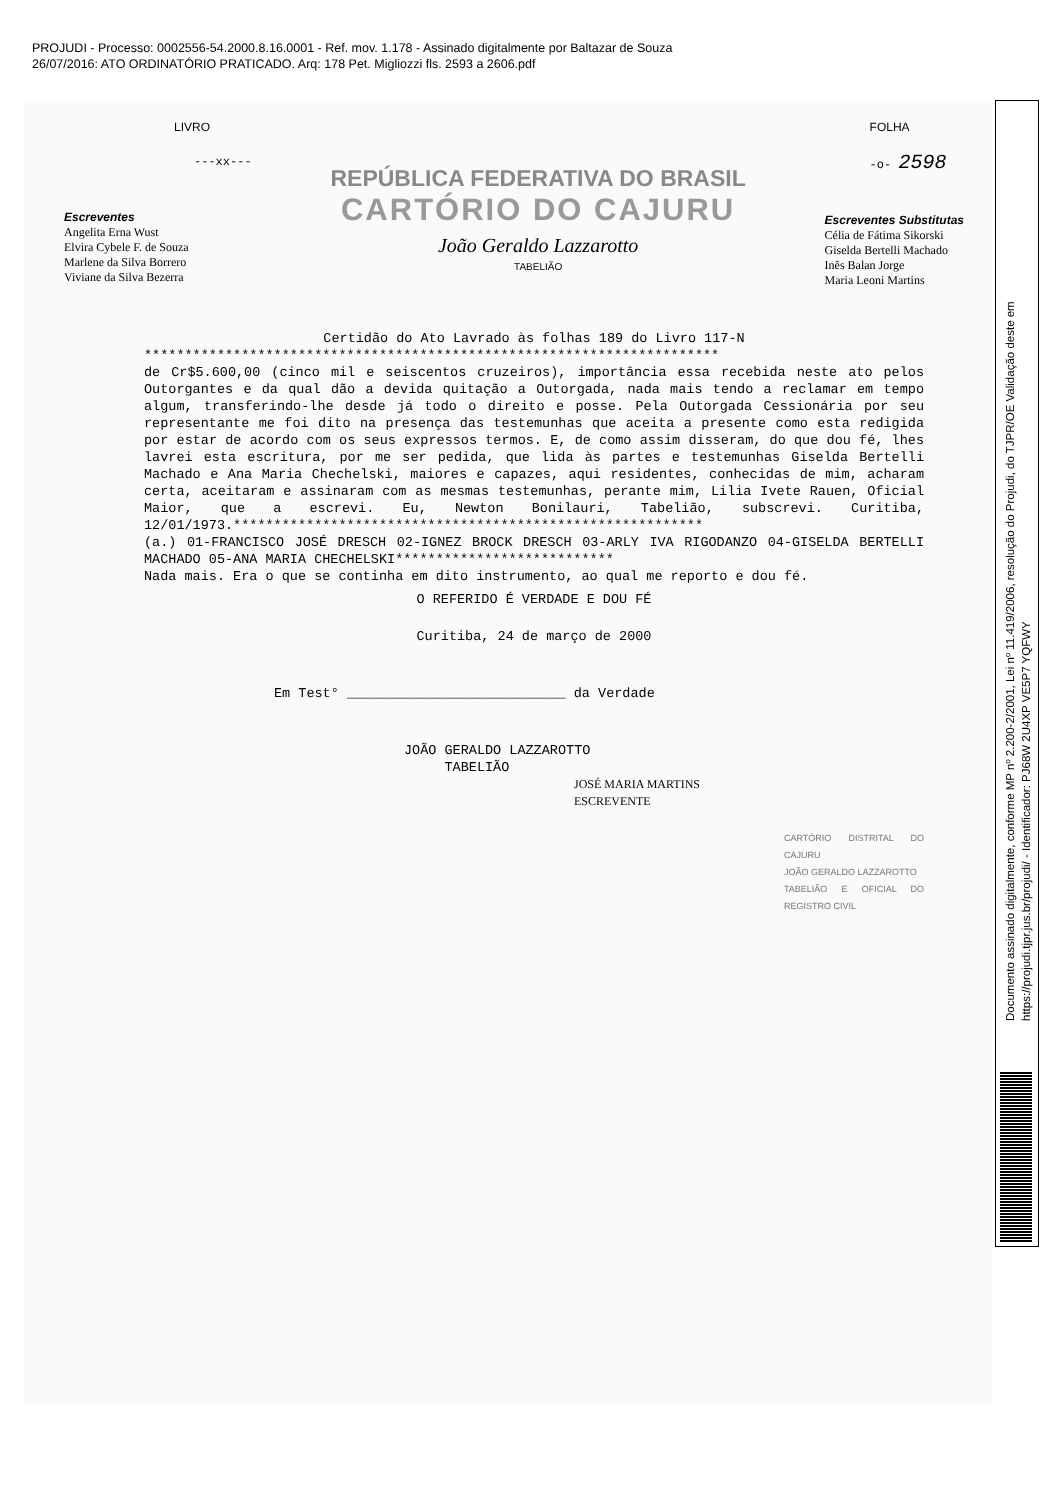PROJUDI - Processo: 0002556-54.2000.8.16.0001 - Ref. mov. 1.178 - Assinado digitalmente por Baltazar de Souza
26/07/2016: ATO ORDINATÓRIO PRATICADO. Arq: 178 Pet. Migliozzi fls. 2593 a 2606.pdf
LIVRO
---xx---
Escreventes
Angelita Erna Wust
Elvira Cybele F. de Souza
Marlene da Silva Borrero
Viviane da Silva Bezerra
REPÚBLICA FEDERATIVA DO BRASIL
CARTÓRIO DO CAJURU
João Geraldo Lazzarotto
TABELIÃO
FOLHA
-o- 2598
Escreventes Substitutas
Célia de Fátima Sikorski
Giselda Bertelli Machado
Inês Balan Jorge
Maria Leoni Martins
Certidão do Ato Lavrado às folhas 189 do Livro 117-N
***********************************************************************
de Cr$5.600,00 (cinco mil e seiscentos cruzeiros), importância essa recebida neste ato pelos Outorgantes e da qual dão a devida quitação a Outorgada, nada mais tendo a reclamar em tempo algum, transferindo-lhe desde já todo o direito e posse. Pela Outorgada Cessionária por seu representante me foi dito na presença das testemunhas que aceita a presente como esta redigida por estar de acordo com os seus expressos termos. E, de como assim disseram, do que dou fé, lhes lavrei esta escritura, por me ser pedida, que lida às partes e testemunhas Giselda Bertelli Machado e Ana Maria Chechelski, maiores e capazes, aqui residentes, conhecidas de mim, acharam certa, aceitaram e assinaram com as mesmas testemunhas, perante mim, Lilia Ivete Rauen, Oficial Maior, que a escrevi. Eu, Newton Bonilauri, Tabelião, subscrevi. Curitiba, 12/01/1973.**********************************************************
(a.) 01-FRANCISCO JOSÉ DRESCH 02-IGNEZ BROCK DRESCH 03-ARLY IVA RIGODANZO 04-GISELDA BERTELLI MACHADO 05-ANA MARIA CHECHELSKI***************************
Nada mais. Era o que se continha em dito instrumento, ao qual me reporto e dou fé.
O REFERIDO É VERDADE E DOU FÉ
Curitiba, 24 de março de 2000
Em Test° ___________________________ da Verdade
JOÃO GERALDO LAZZAROTTO
TABELIÃO
JOSÉ MARIA MARTINS
ESCREVENTE
CARTÓRIO DISTRITAL DO CAJURU
JOÃO GERALDO LAZZAROTTO
TABELIÃO E OFICIAL DO REGISTRO CIVIL
Documento assinado digitalmente, conforme MP nº 2.200-2/2001, Lei nº 11.419/2006, resolução do Projudi, do TJPR/OE Validação deste em https://projudi.tjpr.jus.br/projudi/ - Identificador: PJ68W 2U4XP VE5P7 YQFWY